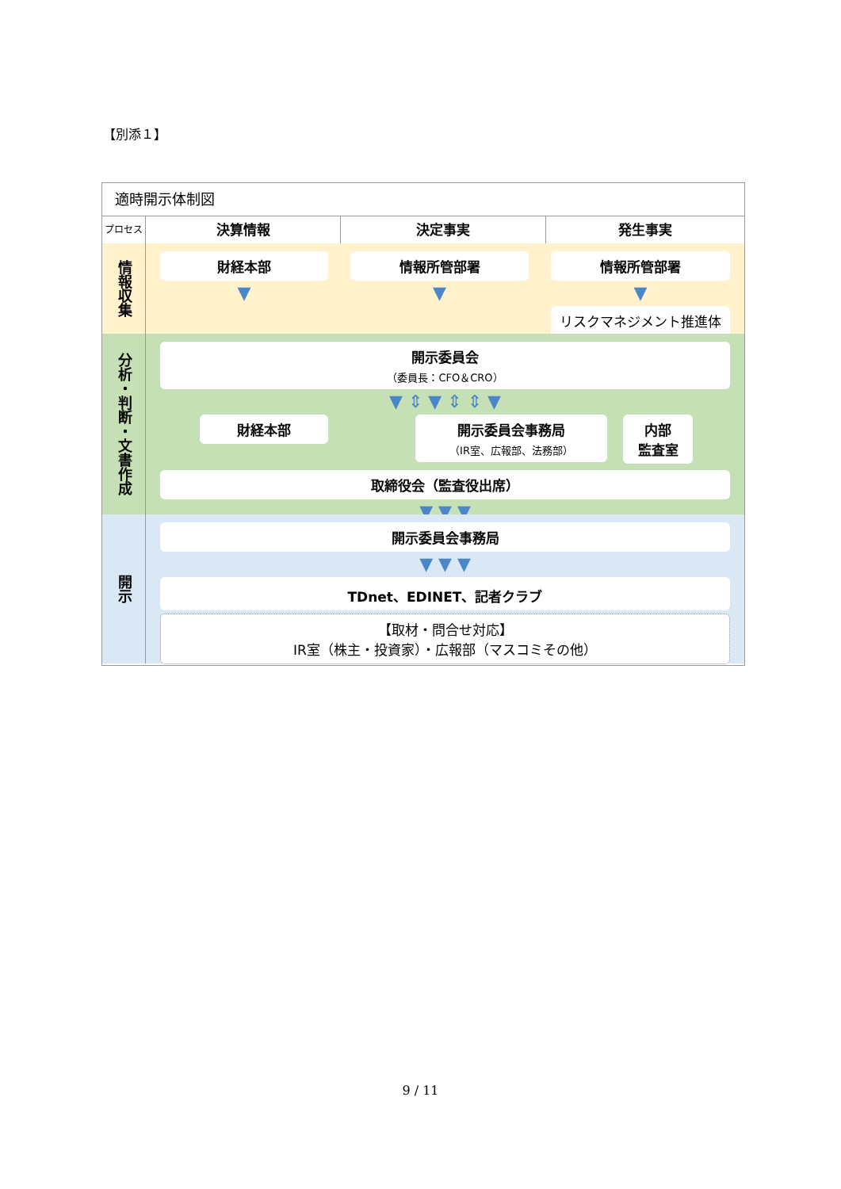【別添１】
適時開示体制図
プロセス
決算情報 決定事実 発生事実
情報収集
財経本部
▼
情報所管部署
▼
情報所管部署
▼
リスクマネジメント推進体制
分析・判断・文書作成
開示委員会
（委員長：CFO＆CRO）
▼ ⇕ ▼ ⇕ ⇕ ▼
財経本部 開示委員会事務局
（IR室、広報部、法務部）
内部
監査室
取締役会（監査役出席）
▼ ▼ ▼
開示
開示委員会事務局
▼ ▼ ▼
TDnet、EDINET、記者クラブ
【取材・問合せ対応】
IR室（株主・投資家）・広報部（マスコミその他）
9 / 11